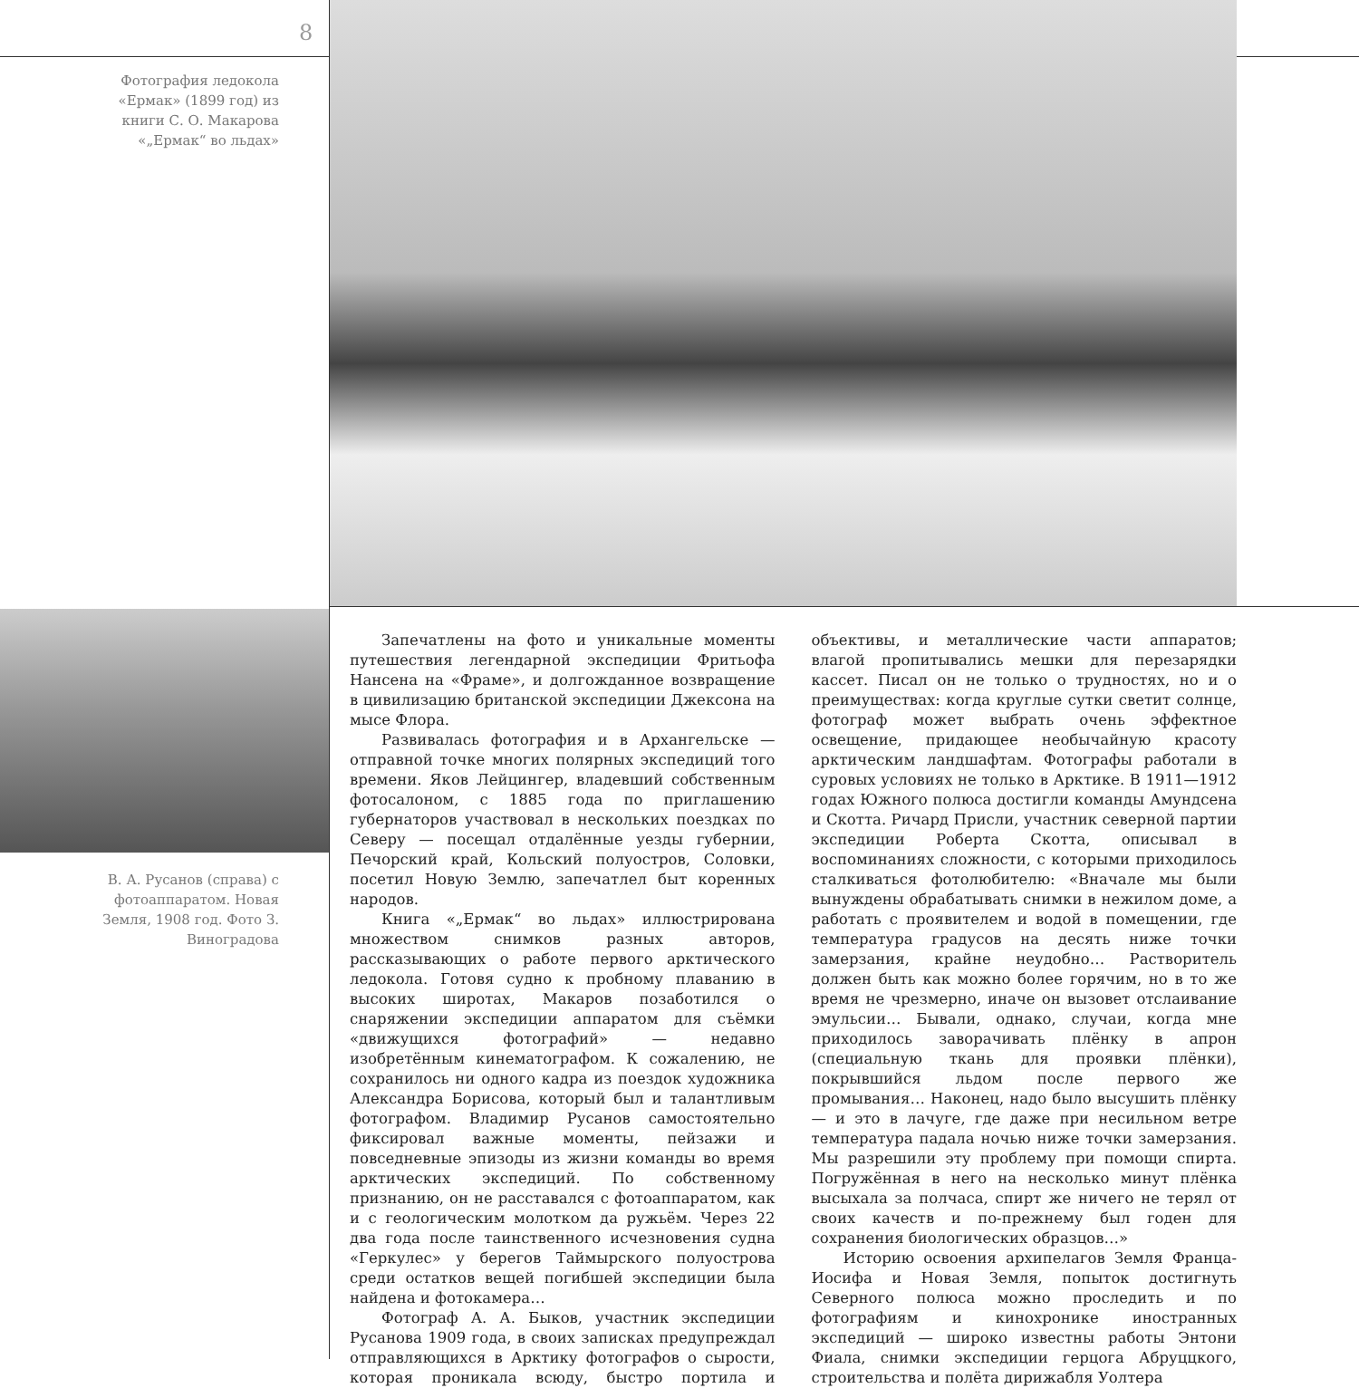8
Фотография ледокола «Ермак» (1899 год) из книги С. О. Макарова «„Ермак“ во льдах»
В. А. Русанов (справа) с фотоаппаратом. Новая Земля, 1908 год. Фото З. Виноградова
Запечатлены на фото и уникальные моменты путешествия легендарной экспедиции Фритьофа Нансена на «Фраме», и долгожданное возвращение в цивилизацию британской экспедиции Джексона на мысе Флора.
Развивалась фотография и в Архангельске — отправной точке многих полярных экспедиций того времени. Яков Лейцингер, владевший собственным фотосалоном, с 1885 года по приглашению губернаторов участвовал в нескольких поездках по Северу — посещал отдалённые уезды губернии, Печорский край, Кольский полуостров, Соловки, посетил Новую Землю, запечатлел быт коренных народов.
Книга «„Ермак“ во льдах» иллюстрирована множеством снимков разных авторов, рассказывающих о работе первого арктического ледокола. Готовя судно к пробному плаванию в высоких широтах, Макаров позаботился о снаряжении экспедиции аппаратом для съёмки «движущихся фотографий» — недавно изобретённым кинематографом. К сожалению, не сохранилось ни одного кадра из поездок художника Александра Борисова, который был и талантливым фотографом. Владимир Русанов самостоятельно фиксировал важные моменты, пейзажи и повседневные эпизоды из жизни команды во время арктических экспедиций. По собственному признанию, он не расставался с фотоаппаратом, как и с геологическим молотком да ружьём. Через 22 два года после таинственного исчезновения судна «Геркулес» у берегов Таймырского полуострова среди остатков вещей погибшей экспедиции была найдена и фотокамера…
Фотограф А. А. Быков, участник экспедиции Русанова 1909 года, в своих записках предупреждал отправляющихся в Арктику фотографов о сырости, которая проникала всюду, быстро портила и объективы, и металлические части аппаратов; влагой пропитывались мешки для перезарядки кассет. Писал он не только о трудностях, но и о преимуществах: когда круглые сутки светит солнце, фотограф может выбрать очень эффектное освещение, придающее необычайную красоту арктическим ландшафтам. Фотографы работали в суровых условиях не только в Арктике. В 1911—1912 годах Южного полюса достигли команды Амундсена и Скотта. Ричард Присли, участник северной партии экспедиции Роберта Скотта, описывал в воспоминаниях сложности, с которыми приходилось сталкиваться фотолюбителю: «Вначале мы были вынуждены обрабатывать снимки в нежилом доме, а работать с проявителем и водой в помещении, где температура градусов на десять ниже точки замерзания, крайне неудобно… Растворитель должен быть как можно более горячим, но в то же время не чрезмерно, иначе он вызовет отслаивание эмульсии… Бывали, однако, случаи, когда мне приходилось заворачивать плёнку в апрон (специальную ткань для проявки плёнки), покрывшийся льдом после первого же промывания… Наконец, надо было высушить плёнку — и это в лачуге, где даже при несильном ветре температура падала ночью ниже точки замерзания. Мы разрешили эту проблему при помощи спирта. Погружённая в него на несколько минут плёнка высыхала за полчаса, спирт же ничего не терял от своих качеств и по-прежнему был годен для сохранения биологических образцов…»
Историю освоения архипелагов Земля Франца-Иосифа и Новая Земля, попыток достигнуть Северного полюса можно проследить и по фотографиям и кинохронике иностранных экспедиций — широко известны работы Энтони Фиала, снимки экспедиции герцога Абруццкого, строительства и полёта дирижабля Уолтера